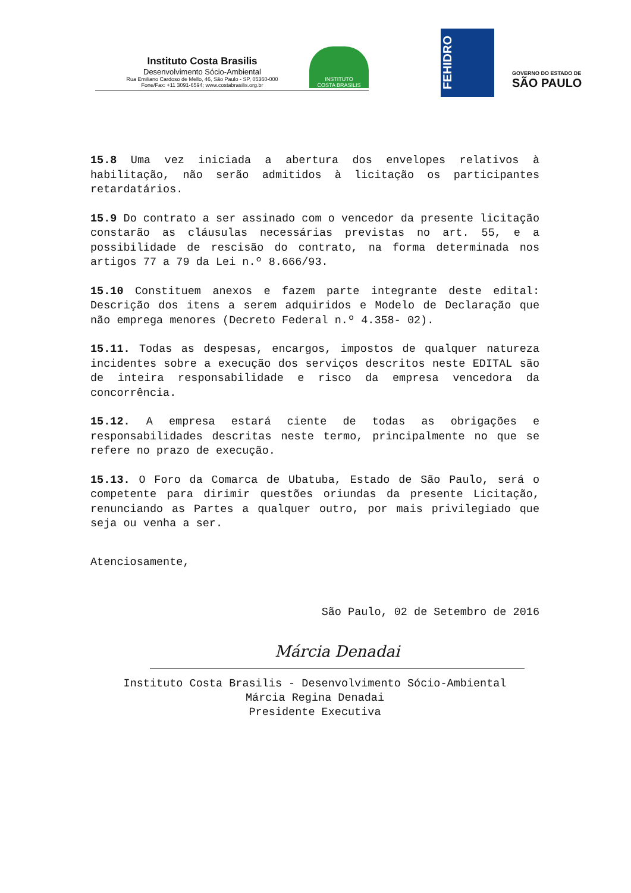Instituto Costa Brasilis
Desenvolvimento Sócio-Ambiental
Rua Emiliano Cardoso de Mello, 46, São Paulo - SP, 05360-000
Fone/Fax: +11 3091-6594; www.costabrasilis.org.br
INSTITUTO
COSTA BRASILIS
FEHIDRO
GOVERNO DO ESTADO DE
SÃO PAULO
15.8 Uma vez iniciada a abertura dos envelopes relativos à habilitação, não serão admitidos à licitação os participantes retardatários.
15.9 Do contrato a ser assinado com o vencedor da presente licitação constarão as cláusulas necessárias previstas no art. 55, e a possibilidade de rescisão do contrato, na forma determinada nos artigos 77 a 79 da Lei n.º 8.666/93.
15.10 Constituem anexos e fazem parte integrante deste edital: Descrição dos itens a serem adquiridos e Modelo de Declaração que não emprega menores (Decreto Federal n.º 4.358- 02).
15.11. Todas as despesas, encargos, impostos de qualquer natureza incidentes sobre a execução dos serviços descritos neste EDITAL são de inteira responsabilidade e risco da empresa vencedora da concorrência.
15.12. A empresa estará ciente de todas as obrigações e responsabilidades descritas neste termo, principalmente no que se refere no prazo de execução.
15.13. O Foro da Comarca de Ubatuba, Estado de São Paulo, será o competente para dirimir questões oriundas da presente Licitação, renunciando as Partes a qualquer outro, por mais privilegiado que seja ou venha a ser.
Atenciosamente,
São Paulo, 02 de Setembro de 2016
Márcia Denadai
Instituto Costa Brasilis - Desenvolvimento Sócio-Ambiental
Márcia Regina Denadai
Presidente Executiva